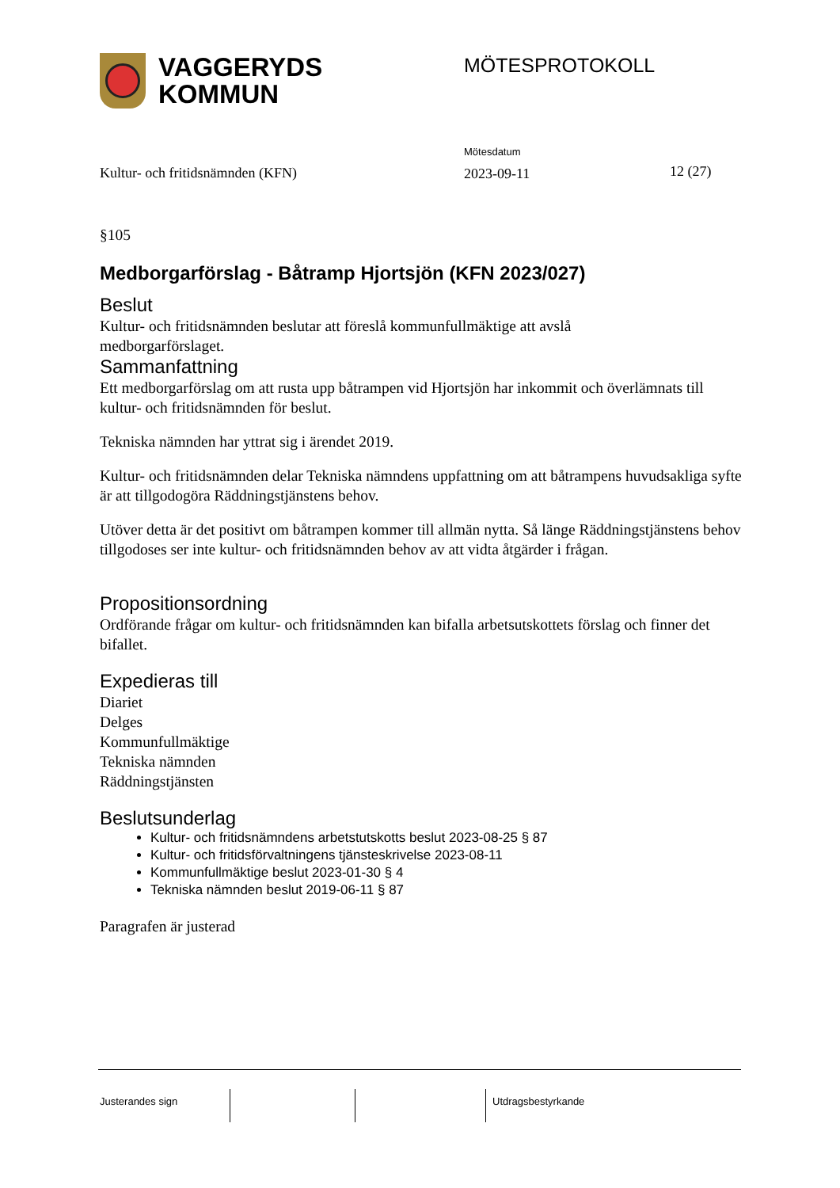VAGGERYDS
KOMMUN
MÖTESPROTOKOLL
Kultur- och fritidsnämnden (KFN)
Mötesdatum
2023-09-11
12 (27)
§105
Medborgarförslag - Båtramp Hjortsjön (KFN 2023/027)
Beslut
Kultur- och fritidsnämnden beslutar att föreslå kommunfullmäktige att avslå
medborgarförslaget.
Sammanfattning
Ett medborgarförslag om att rusta upp båtrampen vid Hjortsjön har inkommit och överlämnats till kultur- och fritidsnämnden för beslut.
Tekniska nämnden har yttrat sig i ärendet 2019.
Kultur- och fritidsnämnden delar Tekniska nämndens uppfattning om att båtrampens huvudsakliga syfte är att tillgodogöra Räddningstjänstens behov.
Utöver detta är det positivt om båtrampen kommer till allmän nytta. Så länge Räddningstjänstens behov tillgodoses ser inte kultur- och fritidsnämnden behov av att vidta åtgärder i frågan.
Propositionsordning
Ordförande frågar om kultur- och fritidsnämnden kan bifalla arbetsutskottets förslag och finner det bifallet.
Expedieras till
Diariet
Delges
Kommunfullmäktige
Tekniska nämnden
Räddningstjänsten
Beslutsunderlag
Kultur- och fritidsnämndens arbetstutskotts beslut 2023-08-25 § 87
Kultur- och fritidsförvaltningens tjänsteskrivelse 2023-08-11
Kommunfullmäktige beslut 2023-01-30 § 4
Tekniska nämnden beslut 2019-06-11 § 87
Paragrafen är justerad
Justerandes sign Utdragsbestyrkande